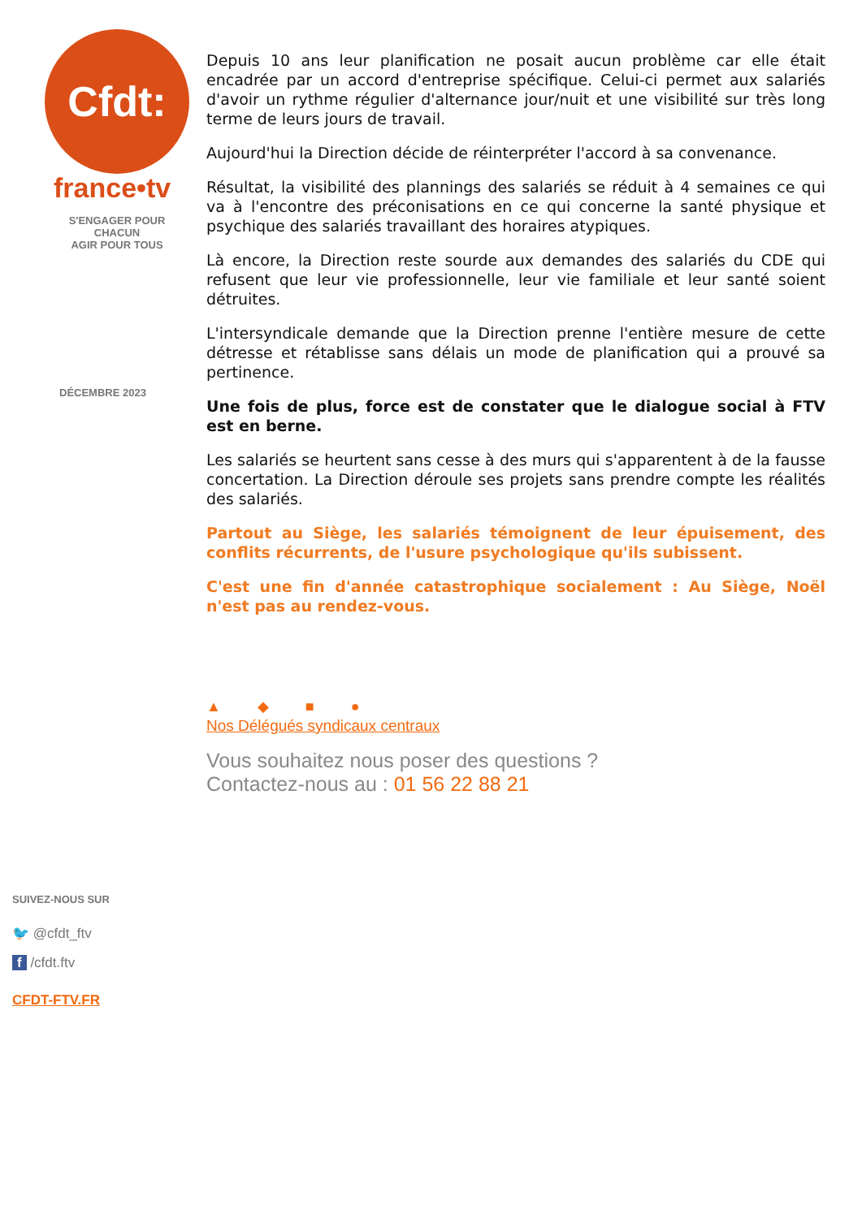Cfdt:
france•tv
S'ENGAGER POUR CHACUN
AGIR POUR TOUS
DÉCEMBRE 2023
Depuis 10 ans leur planification ne posait aucun problème car elle était encadrée par un accord d'entreprise spécifique. Celui-ci permet aux salariés d'avoir un rythme régulier d'alternance jour/nuit et une visibilité sur très long terme de leurs jours de travail.
Aujourd'hui la Direction décide de réinterpréter l'accord à sa convenance.
Résultat, la visibilité des plannings des salariés se réduit à 4 semaines ce qui va à l'encontre des préconisations en ce qui concerne la santé physique et psychique des salariés travaillant des horaires atypiques.
Là encore, la Direction reste sourde aux demandes des salariés du CDE qui refusent que leur vie professionnelle, leur vie familiale et leur santé soient détruites.
L'intersyndicale demande que la Direction prenne l'entière mesure de cette détresse et rétablisse sans délais un mode de planification qui a prouvé sa pertinence.
Une fois de plus, force est de constater que le dialogue social à FTV est en berne.
Les salariés se heurtent sans cesse à des murs qui s'apparentent à de la fausse concertation. La Direction déroule ses projets sans prendre compte les réalités des salariés.
Partout au Siège, les salariés témoignent de leur épuisement, des conflits récurrents, de l'usure psychologique qu'ils subissent.
C'est une fin d'année catastrophique socialement : Au Siège, Noël n'est pas au rendez-vous.
▲ ◆ ■ ●
Nos Délégués syndicaux centraux
Vous souhaitez nous poser des questions ?
Contactez-nous au : 01 56 22 88 21
SUIVEZ-NOUS SUR
🐦 @cfdt_ftv
f /cfdt.ftv
CFDT-FTV.FR